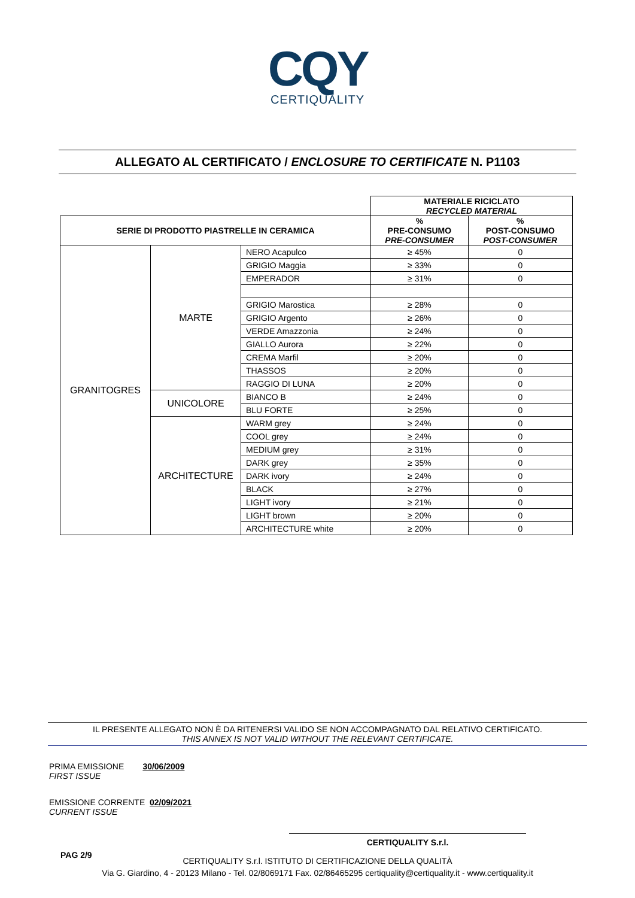CQY
CERTIQUALITY
ALLEGATO AL CERTIFICATO / ENCLOSURE TO CERTIFICATE N. P1103
| | | | MATERIALE RICICLATO RECYCLED MATERIAL | |
| SERIE DI PRODOTTO PIASTRELLE IN CERAMICA | | | % PRE-CONSUMO PRE-CONSUMER | % POST-CONSUMO POST-CONSUMER |
| GRANITOGRES | MARTE | NERO Acapulco | ≥ 45% | 0 |
| | | GRIGIO Maggia | ≥ 33% | 0 |
| | | EMPERADOR | ≥ 31% | 0 |
| | | GRIGIO Marostica | ≥ 28% | 0 |
| | | GRIGIO Argento | ≥ 26% | 0 |
| | | VERDE Amazzonia | ≥ 24% | 0 |
| | | GIALLO Aurora | ≥ 22% | 0 |
| | | CREMA Marfil | ≥ 20% | 0 |
| | | THASSOS | ≥ 20% | 0 |
| | | RAGGIO DI LUNA | ≥ 20% | 0 |
| | UNICOLORE | BIANCO B | ≥ 24% | 0 |
| | | BLU FORTE | ≥ 25% | 0 |
| | ARCHITECTURE | WARM grey | ≥ 24% | 0 |
| | | COOL grey | ≥ 24% | 0 |
| | | MEDIUM grey | ≥ 31% | 0 |
| | | DARK grey | ≥ 35% | 0 |
| | | DARK ivory | ≥ 24% | 0 |
| | | BLACK | ≥ 27% | 0 |
| | | LIGHT ivory | ≥ 21% | 0 |
| | | LIGHT brown | ≥ 20% | 0 |
| | | ARCHITECTURE white | ≥ 20% | 0 |
IL PRESENTE ALLEGATO NON È DA RITENERSI VALIDO SE NON ACCOMPAGNATO DAL RELATIVO CERTIFICATO.
THIS ANNEX IS NOT VALID WITHOUT THE RELEVANT CERTIFICATE.
PRIMA EMISSIONE 30/06/2009
FIRST ISSUE
EMISSIONE CORRENTE 02/09/2021
CURRENT ISSUE
CERTIQUALITY S.r.l.
PAG 2/9
CERTIQUALITY S.r.l. ISTITUTO DI CERTIFICAZIONE DELLA QUALITÀ
Via G. Giardino, 4 - 20123 Milano - Tel. 02/8069171 Fax. 02/86465295 certiquality@certiquality.it - www.certiquality.it